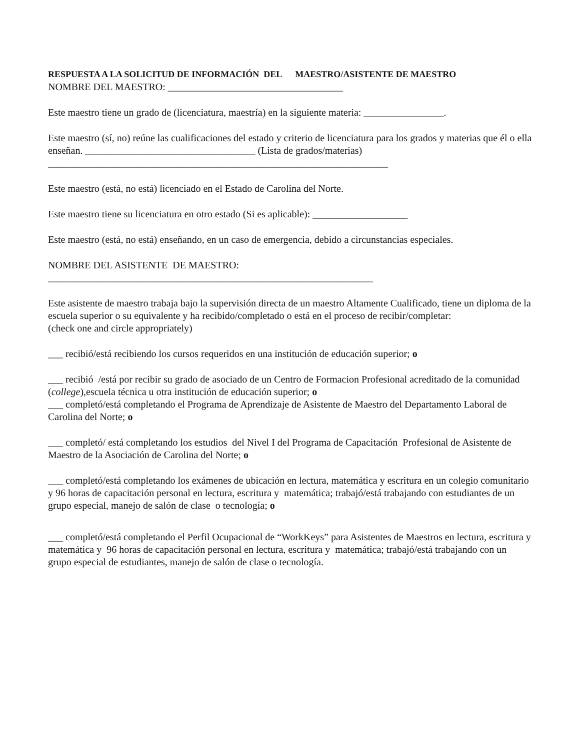RESPUESTA A LA SOLICITUD DE INFORMACIÓN DEL MAESTRO/ASISTENTE DE MAESTRO
NOMBRE DEL MAESTRO: ___________________________________
Este maestro tiene un grado de (licenciatura, maestría) en la siguiente materia: ________________.
Este maestro (sí, no) reúne las cualificaciones del estado y criterio de licenciatura para los grados y materias que él o ella enseñan. __________________________________ (Lista de grados/materias)
____________________________________________________________________
Este maestro (está, no está) licenciado en el Estado de Carolina del Norte.
Este maestro tiene su licenciatura en otro estado (Si es aplicable): ___________________
Este maestro (está, no está) enseñando, en un caso de emergencia, debido a circunstancias especiales.
NOMBRE DEL ASISTENTE DE MAESTRO:
_________________________________________________________________
Este asistente de maestro trabaja bajo la supervisión directa de un maestro Altamente Cualificado, tiene un diploma de la escuela superior o su equivalente y ha recibido/completado o está en el proceso de recibir/completar:
(check one and circle appropriately)
___ recibió/está recibiendo los cursos requeridos en una institución de educación superior; o
___ recibió /está por recibir su grado de asociado de un Centro de Formacion Profesional acreditado de la comunidad (college),escuela técnica u otra institución de educación superior; o
___ completó/está completando el Programa de Aprendizaje de Asistente de Maestro del Departamento Laboral de Carolina del Norte; o
___ completó/ está completando los estudios del Nivel I del Programa de Capacitación Profesional de Asistente de Maestro de la Asociación de Carolina del Norte; o
___ completó/está completando los exámenes de ubicación en lectura, matemática y escritura en un colegio comunitario y 96 horas de capacitación personal en lectura, escritura y matemática; trabajó/está trabajando con estudiantes de un grupo especial, manejo de salón de clase o tecnología; o
___ completó/está completando el Perfil Ocupacional de “WorkKeys” para Asistentes de Maestros en lectura, escritura y matemática y 96 horas de capacitación personal en lectura, escritura y matemática; trabajó/está trabajando con un grupo especial de estudiantes, manejo de salón de clase o tecnología.